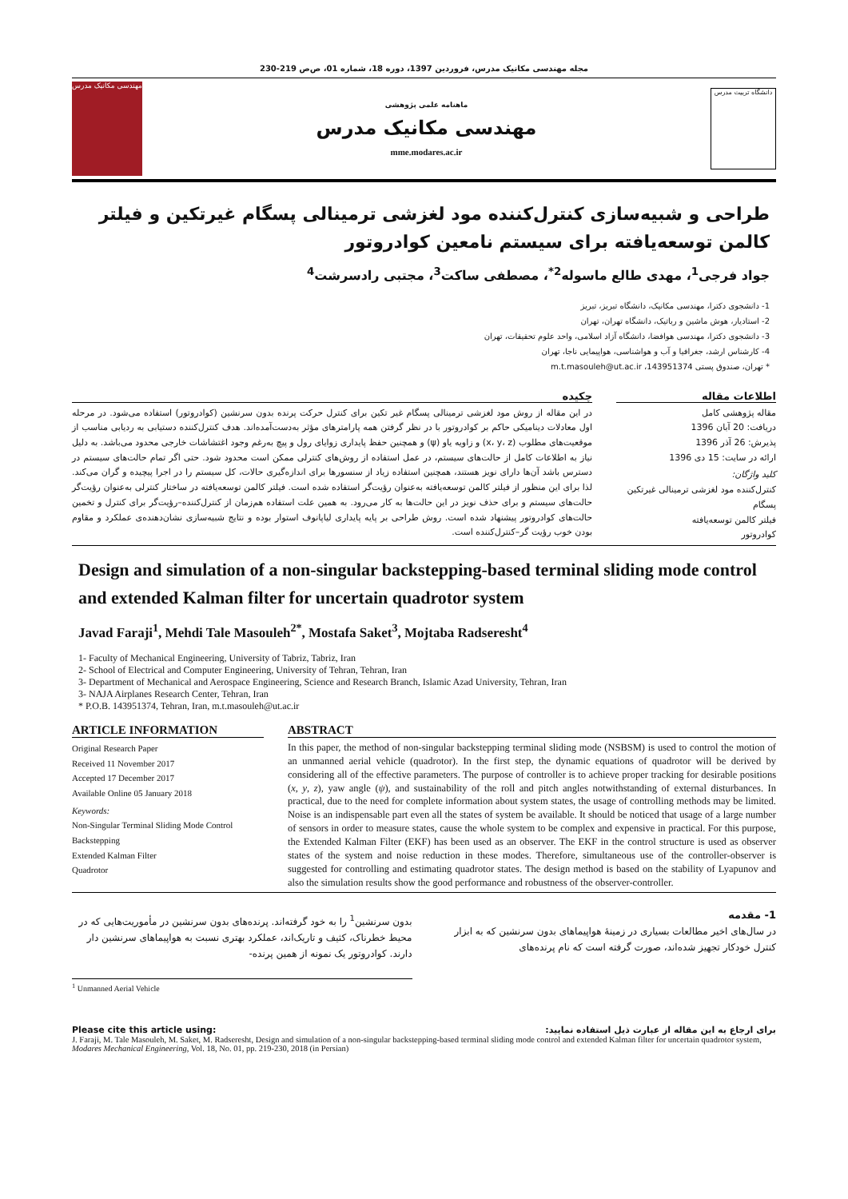مجله مهندسی مکانیک مدرس، فروردین 1397، دوره 18، شماره 01، ص‌ص 219-230
مهندسی مکانیک مدرس
ماهنامه علمی پژوهشی
مهندسی مکانیک مدرس
mme.modares.ac.ir
دانشگاه تربیت مدرس
طراحی و شبیه‌سازی کنترل‌کننده مود لغزشی ترمینالی پسگام غیرتکین و فیلتر کالمن توسعه‌یافته برای سیستم نامعین کوادروتور
جواد فرجی<sup>1</sup>، مهدی طالع ماسوله<sup>2*</sup>، مصطفی ساکت<sup>3</sup>، مجتبی رادسرشت<sup>4</sup>
1- دانشجوی دکترا، مهندسی مکانیک، دانشگاه تبریز، تبریز
2- استادیار، هوش ماشین و رباتیک، دانشگاه تهران، تهران
3- دانشجوی دکترا، مهندسی هوافضا، دانشگاه آزاد اسلامی، واحد علوم تحقیقات، تهران
4- کارشناس ارشد، جغرافیا و آب و هواشناسی، هواپیمایی ناجا، تهران
* تهران، صندوق پستی 143951374، m.t.masouleh@ut.ac.ir
اطلاعات مقاله
مقاله پژوهشی کامل
دریافت: 20 آبان 1396
پذیرش: 26 آذر 1396
ارائه در سایت: 15 دی 1396
کلید واژگان:
کنترل‌کننده مود لغزشی ترمینالی غیرتکین
پسگام
فیلتر کالمن توسعه‌یافته
کوادروتور
چکیده
در این مقاله از روش مود لغزشی ترمینالی پسگام غیر تکین برای کنترل حرکت پرنده بدون سرنشین (کوادروتور) استفاده می‌شود. در مرحله اول معادلات دینامیکی حاکم بر کوادروتور با در نظر گرفتن همه پارامترهای مؤثر به‌دست‌آمده‌اند. هدف کنترل‌کننده دستیابی به ردیابی مناسب از موقعیت‌های مطلوب (x، y، z) و زاویه یاو (ψ) و همچنین حفظ پایداری زوایای رول و پیچ به‌رغم وجود اغتشاشات خارجی محدود می‌باشد. به دلیل نیاز به اطلاعات کامل از حالت‌های سیستم، در عمل استفاده از روش‌های کنترلی ممکن است محدود شود. حتی اگر تمام حالت‌های سیستم در دسترس باشد آن‌ها دارای نویز هستند، همچنین استفاده زیاد از سنسورها برای اندازه‌گیری حالات، کل سیستم را در اجرا پیچیده و گران می‌کند. لذا برای این منظور از فیلتر کالمن توسعه‌یافته به‌عنوان رؤیت‌گر استفاده شده است. فیلتر کالمن توسعه‌یافته در ساختار کنترلی به‌عنوان رؤیت‌گر حالت‌های سیستم و برای حذف نویز در این حالت‌ها به کار می‌رود. به همین علت استفاده هم‌زمان از کنترل‌کننده–رؤیت‌گر برای کنترل و تخمین حالت‌های کوادروتور پیشنهاد شده است. روش طراحی بر پایه پایداری لیاپانوف استوار بوده و نتایج شبیه‌سازی نشان‌دهنده‌ی عملکرد و مقاوم بودن خوب رؤیت گر–کنترل‌کننده است.
Design and simulation of a non-singular backstepping-based terminal sliding mode control and extended Kalman filter for uncertain quadrotor system
Javad Faraji<sup>1</sup>, Mehdi Tale Masouleh<sup>2*</sup>, Mostafa Saket<sup>3</sup>, Mojtaba Radseresht<sup>4</sup>
1- Faculty of Mechanical Engineering, University of Tabriz, Tabriz, Iran
2- School of Electrical and Computer Engineering, University of Tehran, Tehran, Iran
3- Department of Mechanical and Aerospace Engineering, Science and Research Branch, Islamic Azad University, Tehran, Iran
3- NAJA Airplanes Research Center, Tehran, Iran
* P.O.B. 143951374, Tehran, Iran, m.t.masouleh@ut.ac.ir
ARTICLE INFORMATION
Original Research Paper
Received 11 November 2017
Accepted 17 December 2017
Available Online 05 January 2018
Keywords:
Non-Singular Terminal Sliding Mode Control
Backstepping
Extended Kalman Filter
Quadrotor
ABSTRACT
In this paper, the method of non-singular backstepping terminal sliding mode (NSBSM) is used to control the motion of an unmanned aerial vehicle (quadrotor). In the first step, the dynamic equations of quadrotor will be derived by considering all of the effective parameters. The purpose of controller is to achieve proper tracking for desirable positions (x, y, z), yaw angle (ψ), and sustainability of the roll and pitch angles notwithstanding of external disturbances. In practical, due to the need for complete information about system states, the usage of controlling methods may be limited. Noise is an indispensable part even all the states of system be available. It should be noticed that usage of a large number of sensors in order to measure states, cause the whole system to be complex and expensive in practical. For this purpose, the Extended Kalman Filter (EKF) has been used as an observer. The EKF in the control structure is used as observer states of the system and noise reduction in these modes. Therefore, simultaneous use of the controller-observer is suggested for controlling and estimating quadrotor states. The design method is based on the stability of Lyapunov and also the simulation results show the good performance and robustness of the observer-controller.
1- مقدمه
در سال‌های اخیر مطالعات بسیاری در زمینهٔ هواپیماهای بدون سرنشین که به ابزار کنترل خودکار تجهیز شده‌اند، صورت گرفته است که نام پرنده‌های
بدون سرنشین<sup>1</sup> را به خود گرفته‌اند. پرنده‌های بدون سرنشین در مأموریت‌هایی که در محیط خطرناک، کثیف و تاریک‌اند، عملکرد بهتری نسبت به هواپیماهای سرنشین دار دارند. کوادروتور یک نمونه از همین پرنده-
<sup>1</sup> Unmanned Aerial Vehicle
Please cite this article using: برای ارجاع به این مقاله از عبارت ذیل استفاده نمایید:
J. Faraji, M. Tale Masouleh, M. Saket, M. Radseresht, Design and simulation of a non-singular backstepping-based terminal sliding mode control and extended Kalman filter for uncertain quadrotor system, Modares Mechanical Engineering, Vol. 18, No. 01, pp. 219-230, 2018 (in Persian)